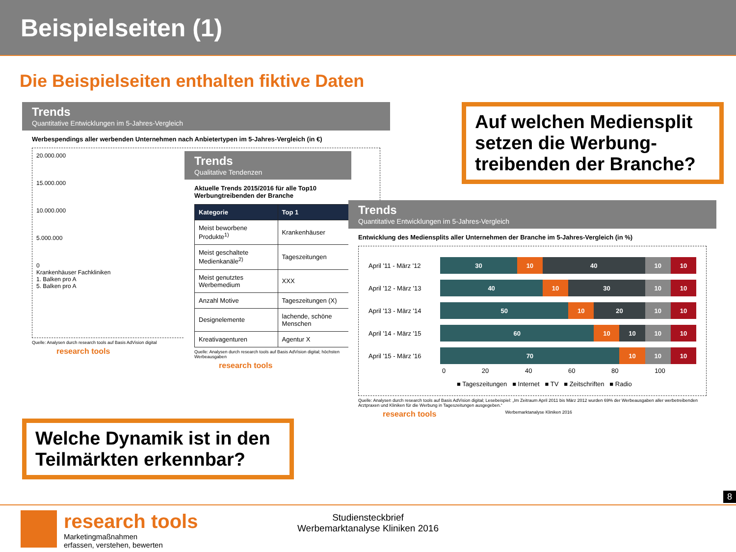Beispielseiten (1)
Die Beispielseiten enthalten fiktive Daten
Trends
Quantitative Entwicklungen im 5-Jahres-Vergleich
Werbespendings aller werbenden Unternehmen nach Anbietertypen im 5-Jahres-Vergleich (in €)
20.000.000
15.000.000
10.000.000
5.000.000
0
Krankenhäuser Fachkliniken
1. Balken pro A
5. Balken pro A
Quelle: Analysen durch research tools auf Basis AdVision digital
research tools
Trends
Qualitative Tendenzen
Aktuelle Trends 2015/2016 für alle Top10 Werbungtreibenden der Branche
| Kategorie | Top 1 |
| --- | --- |
| Meist beworbene Produkte<sup>1)</sup> | Krankenhäuser |
| Meist geschaltete Medienkanäle<sup>2)</sup> | Tageszeitungen |
| Meist genutztes Werbemedium | XXX |
| Anzahl Motive | Tageszeitungen (X) |
| Designelemente | lachende, schöne Menschen |
| Kreativagenturen | Agentur X |
Quelle: Analysen durch research tools auf Basis AdVision digital; höchsten Werbeausgaben
research tools
Trends
Quantitative Entwicklungen im 5-Jahres-Vergleich
Entwicklung des Mediensplits aller Unternehmen der Branche im 5-Jahres-Vergleich (in %)
April '11 - März '12
30 10 40 10 10
April '12 - März '13
40 10 30 10 10
April '13 - März '14
50 10 20 10 10
April '14 - März '15
60 10 10 10 10
April '15 - März '16
70 10 10 10
0 20 40 60 80 100
■ Tageszeitungen ■ Internet ■ TV ■ Zeitschriften ■ Radio
Quelle: Analysen durch research tools auf Basis AdVision digital; Lesebeispiel: „Im Zeitraum April 2011 bis März 2012 wurden 69% der Werbeausgaben aller werbetreibenden Arztpraxen und Kliniken für die Werbung in Tageszeitungen ausgegeben.“
research tools Werbemarktanalyse Kliniken 2016
Auf welchen Mediensplit setzen die Werbung-treibenden der Branche?
Welche Dynamik ist in den Teilmärkten erkennbar?
8
research tools
Marketingmaßnahmen
erfassen, verstehen, bewerten
Studiensteckbrief
Werbemarktanalyse Kliniken 2016